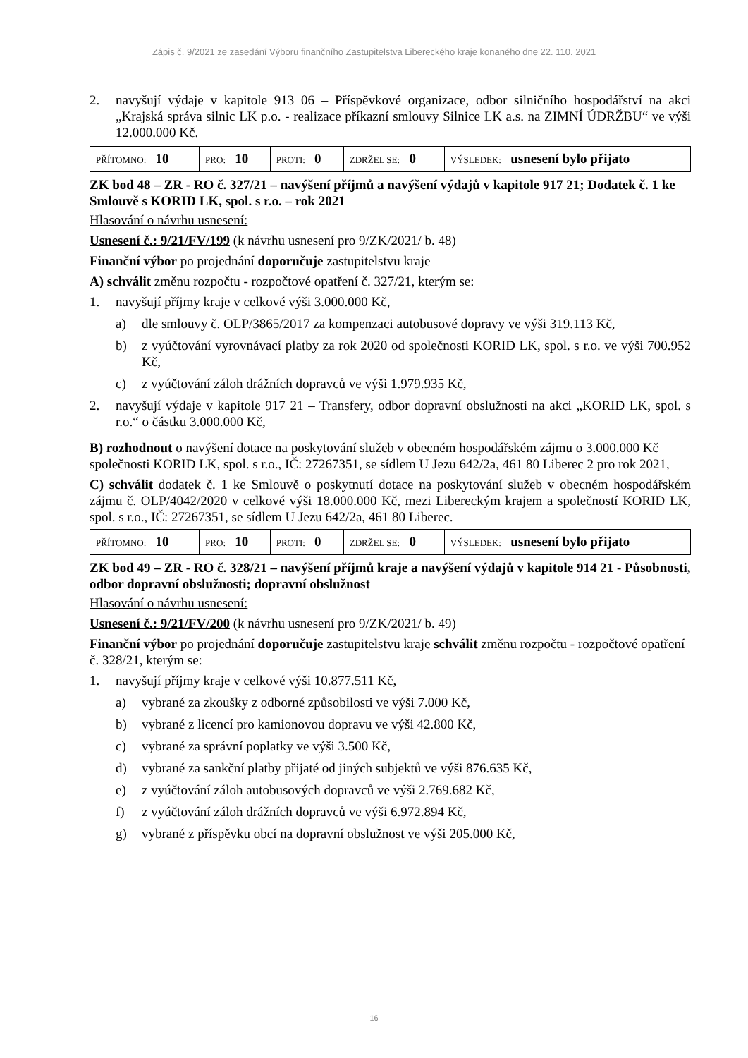Zápis č. 9/2021 ze zasedání Výboru finančního Zastupitelstva Libereckého kraje konaného dne 22. 110. 2021
2. navyšují výdaje v kapitole 913 06 – Příspěvkové organizace, odbor silničního hospodářství na akci „Krajská správa silnic LK p.o. - realizace příkazní smlouvy Silnice LK a.s. na ZIMNÍ ÚDRŽBU“ ve výši 12.000.000 Kč.
| PŘÍTOMNO: 10 | PRO: 10 | PROTI: 0 | ZDRŽEL SE: 0 | VÝSLEDEK: usnesení bylo přijato |
ZK bod 48 – ZR - RO č. 327/21 – navýšení příjmů a navýšení výdajů v kapitole 917 21; Dodatek č. 1 ke Smlouvě s KORID LK, spol. s r.o. – rok 2021
Hlasování o návrhu usnesení:
Usnesení č.: 9/21/FV/199 (k návrhu usnesení pro 9/ZK/2021/ b. 48)
Finanční výbor po projednání doporučuje zastupitelstvu kraje
A) schválit změnu rozpočtu - rozpočtové opatření č. 327/21, kterým se:
1. navyšují příjmy kraje v celkové výši 3.000.000 Kč,
a) dle smlouvy č. OLP/3865/2017 za kompenzaci autobusové dopravy ve výši 319.113 Kč,
b) z vyúčtování vyrovnávací platby za rok 2020 od společnosti KORID LK, spol. s r.o. ve výši 700.952 Kč,
c) z vyúčtování záloh drážních dopravců ve výši 1.979.935 Kč,
2. navyšují výdaje v kapitole 917 21 – Transfery, odbor dopravní obslužnosti na akci „KORID LK, spol. s r.o.“ o částku 3.000.000 Kč,
B) rozhodnout o navýšení dotace na poskytování služeb v obecném hospodářském zájmu o 3.000.000 Kč společnosti KORID LK, spol. s r.o., IČ: 27267351, se sídlem U Jezu 642/2a, 461 80 Liberec 2 pro rok 2021,
C) schválit dodatek č. 1 ke Smlouvě o poskytnutí dotace na poskytování služeb v obecném hospodářském zájmu č. OLP/4042/2020 v celkové výši 18.000.000 Kč, mezi Libereckým krajem a společností KORID LK, spol. s r.o., IČ: 27267351, se sídlem U Jezu 642/2a, 461 80 Liberec.
| PŘÍTOMNO: 10 | PRO: 10 | PROTI: 0 | ZDRŽEL SE: 0 | VÝSLEDEK: usnesení bylo přijato |
ZK bod 49 – ZR - RO č. 328/21 – navýšení příjmů kraje a navýšení výdajů v kapitole 914 21 - Působnosti, odbor dopravní obslužnosti; dopravní obslužnost
Hlasování o návrhu usnesení:
Usnesení č.: 9/21/FV/200 (k návrhu usnesení pro 9/ZK/2021/ b. 49)
Finanční výbor po projednání doporučuje zastupitelstvu kraje schválit změnu rozpočtu - rozpočtové opatření č. 328/21, kterým se:
1. navyšují příjmy kraje v celkové výši 10.877.511 Kč,
a) vybrané za zkoušky z odborné způsobilosti ve výši 7.000 Kč,
b) vybrané z licencí pro kamionovou dopravu ve výši 42.800 Kč,
c) vybrané za správní poplatky ve výši 3.500 Kč,
d) vybrané za sankční platby přijaté od jiných subjektů ve výši 876.635 Kč,
e) z vyúčtování záloh autobusových dopravců ve výši 2.769.682 Kč,
f) z vyúčtování záloh drážních dopravců ve výši 6.972.894 Kč,
g) vybrané z příspěvku obcí na dopravní obslužnost ve výši 205.000 Kč,
16